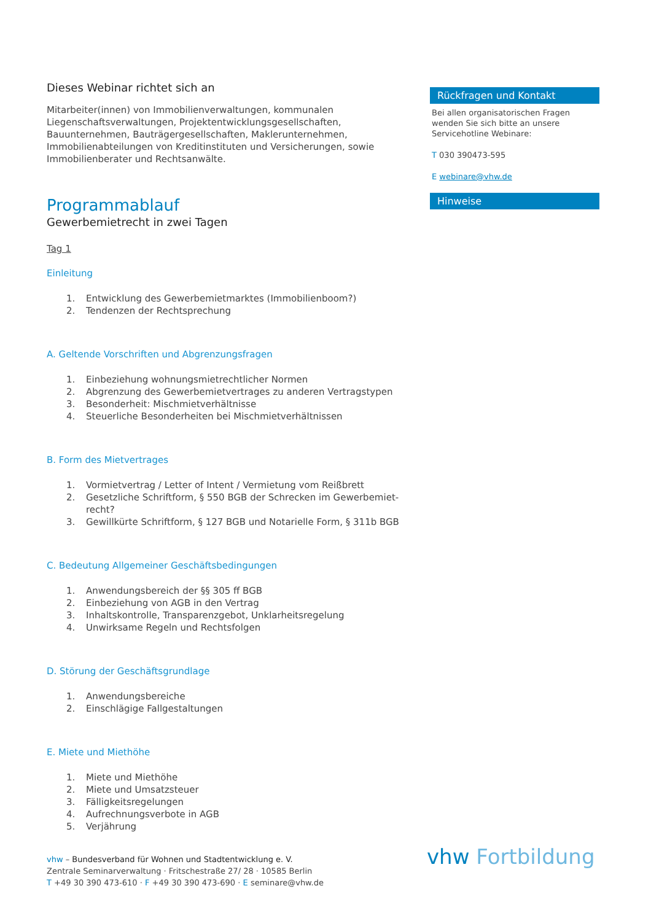Dieses Webinar richtet sich an
Mitarbeiter(innen) von Immobilienverwaltungen, kommunalen Liegenschafts­verwaltungen, Projektentwicklungsgesellschaften, Bauunternehmen, Bauträ­gergesellschaften, Maklerunternehmen, Immobilienabteilungen von Kreditinsti­tuten und Versicherungen, sowie Immobilienberater und Rechtsanwälte.
Programmablauf
Gewerbemietrecht in zwei Tagen
Tag 1
Einleitung
1. Entwicklung des Gewerbemietmarktes (Immobilienboom?)
2. Tendenzen der Rechtsprechung
A. Geltende Vorschriften und Abgrenzungsfragen
1. Einbeziehung wohnungsmietrechtlicher Normen
2. Abgrenzung des Gewerbemietvertrages zu anderen Vertragstypen
3. Besonderheit: Mischmietverhältnisse
4. Steuerliche Besonderheiten bei Mischmietverhältnissen
B. Form des Mietvertrages
1. Vormietvertrag / Letter of Intent / Vermietung vom Reißbrett
2. Gesetzliche Schriftform, § 550 BGB der Schrecken im Gewerbemiet­recht?
3. Gewillkürte Schriftform, § 127 BGB und Notarielle Form, § 311b BGB
C. Bedeutung Allgemeiner Geschäftsbedingungen
1. Anwendungsbereich der §§ 305 ff BGB
2. Einbeziehung von AGB in den Vertrag
3. Inhaltskontrolle, Transparenzgebot, Unklarheitsregelung
4. Unwirksame Regeln und Rechtsfolgen
D. Störung der Geschäftsgrundlage
1. Anwendungsbereiche
2. Einschlägige Fallgestaltungen
E. Miete und Miethöhe
1. Miete und Miethöhe
2. Miete und Umsatzsteuer
3. Fälligkeitsregelungen
4. Aufrechnungsverbote in AGB
5. Verjährung
Rückfragen und Kontakt
Bei allen organisatorischen Fragen wenden Sie sich bitte an unsere Servicehotline Webinare:
T 030 390473-595
E webinare@vhw.de
Hinweise
vhw – Bundesverband für Wohnen und Stadtentwicklung e. V.
Zentrale Seminarverwaltung · Fritschestraße 27/ 28 · 10585 Berlin
T +49 30 390 473-610 · F +49 30 390 473-690 · E seminare@vhw.de
vhw Fortbildung